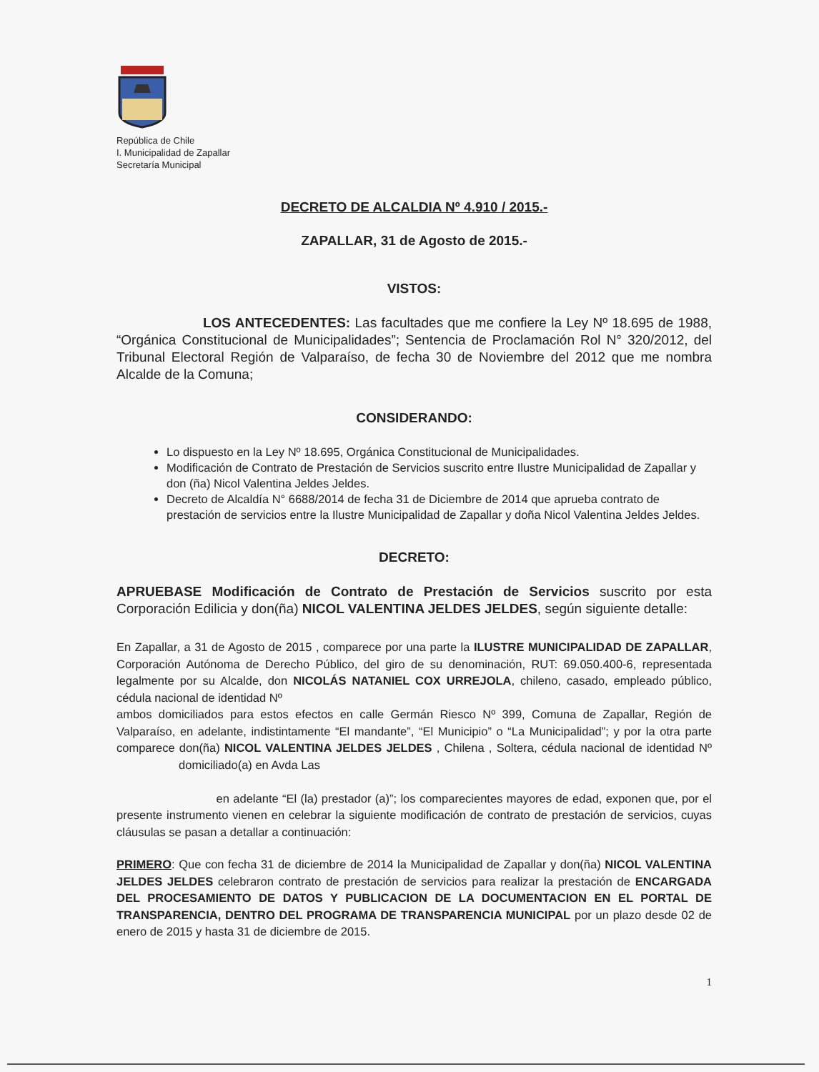República de Chile
I. Municipalidad de Zapallar
Secretaría Municipal
DECRETO DE ALCALDIA Nº 4.910 / 2015.-
ZAPALLAR, 31 de Agosto de 2015.-
VISTOS:
LOS ANTECEDENTES: Las facultades que me confiere la Ley Nº 18.695 de 1988, “Orgánica Constitucional de Municipalidades”; Sentencia de Proclamación Rol N° 320/2012, del Tribunal Electoral Región de Valparaíso, de fecha 30 de Noviembre del 2012 que me nombra Alcalde de la Comuna;
CONSIDERANDO:
Lo dispuesto en la Ley Nº 18.695, Orgánica Constitucional de Municipalidades.
Modificación de Contrato de Prestación de Servicios suscrito entre Ilustre Municipalidad de Zapallar y don (ña) Nicol Valentina Jeldes Jeldes.
Decreto de Alcaldía N° 6688/2014 de fecha 31 de Diciembre de 2014 que aprueba contrato de prestación de servicios entre la Ilustre Municipalidad de Zapallar y doña Nicol Valentina Jeldes Jeldes.
DECRETO:
APRUEBASE Modificación de Contrato de Prestación de Servicios suscrito por esta Corporación Edilicia y don(ña) NICOL VALENTINA JELDES JELDES, según siguiente detalle:
En Zapallar, a 31 de Agosto de 2015 , comparece por una parte la ILUSTRE MUNICIPALIDAD DE ZAPALLAR, Corporación Autónoma de Derecho Público, del giro de su denominación, RUT: 69.050.400-6, representada legalmente por su Alcalde, don NICOLÁS NATANIEL COX URREJOLA, chileno, casado, empleado público, cédula nacional de identidad Nº
ambos domiciliados para estos efectos en calle Germán Riesco Nº 399, Comuna de Zapallar, Región de Valparaíso, en adelante, indistintamente “El mandante”, “El Municipio” o “La Municipalidad”; y por la otra parte comparece don(ña) NICOL VALENTINA JELDES JELDES , Chilena , Soltera, cédula nacional de identidad Nº domiciliado(a) en Avda Las
en adelante “El (la) prestador (a)”; los comparecientes mayores de edad, exponen que, por el presente instrumento vienen en celebrar la siguiente modificación de contrato de prestación de servicios, cuyas cláusulas se pasan a detallar a continuación:
PRIMERO: Que con fecha 31 de diciembre de 2014 la Municipalidad de Zapallar y don(ña) NICOL VALENTINA JELDES JELDES celebraron contrato de prestación de servicios para realizar la prestación de ENCARGADA DEL PROCESAMIENTO DE DATOS Y PUBLICACION DE LA DOCUMENTACION EN EL PORTAL DE TRANSPARENCIA, DENTRO DEL PROGRAMA DE TRANSPARENCIA MUNICIPAL por un plazo desde 02 de enero de 2015 y hasta 31 de diciembre de 2015.
1